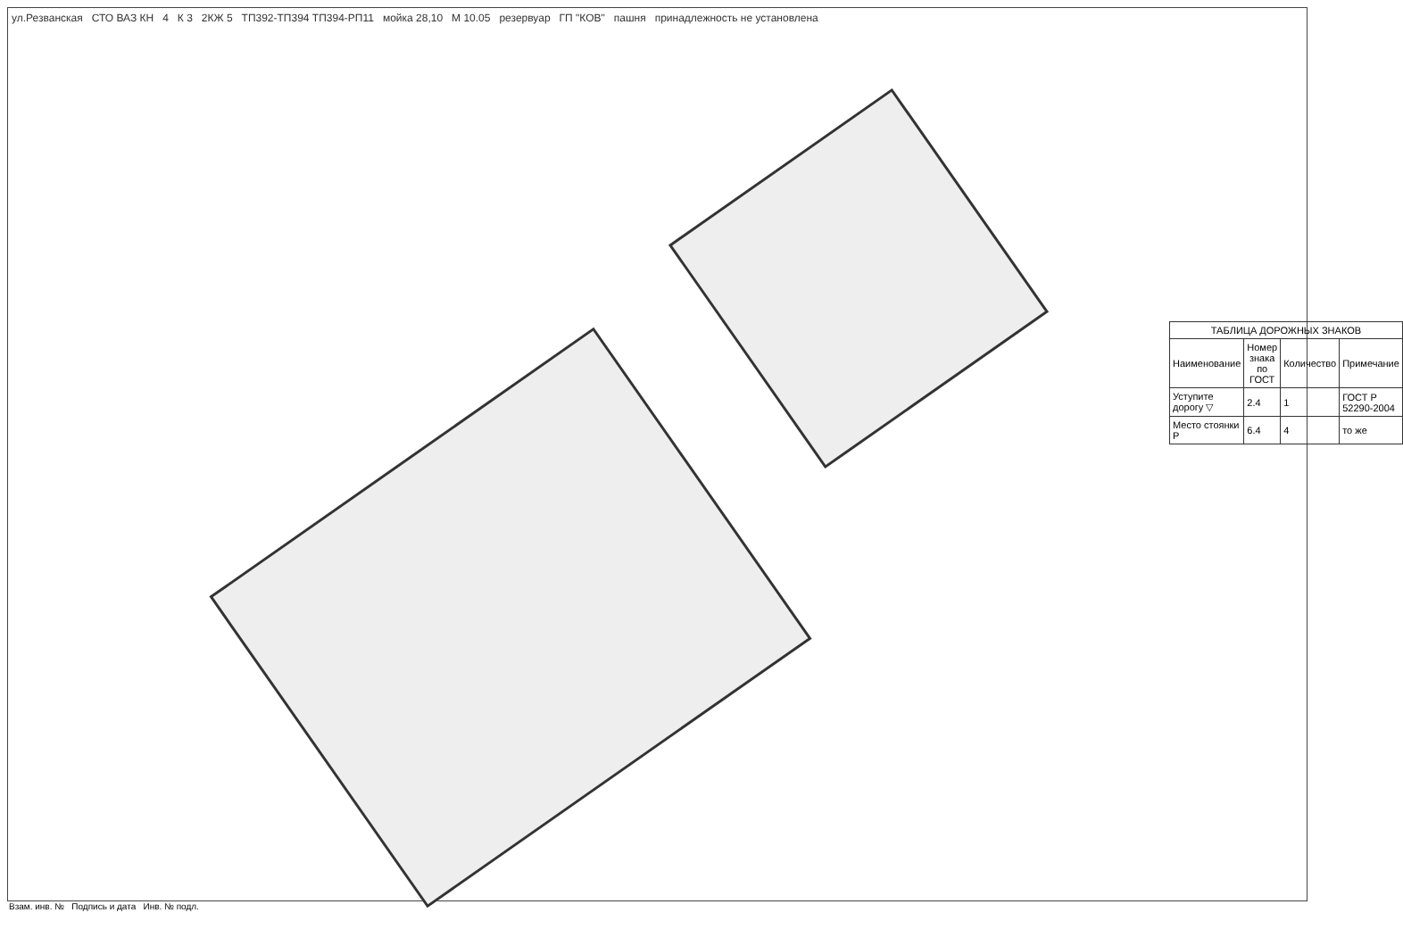ул.Резванская СТО ВАЗ КН 4 К 3 2КЖ 5 ТП392-ТП394 ТП394-РП11 мойка 28,10 М 10.05 резервуар ГП "КОВ" пашня принадлежность не установлена
| ТАБЛИЦА ДОРОЖНЫХ ЗНАКОВ | | | |
| --- | --- | --- | --- |
| Наименование | Номер знака по ГОСТ | Количество | Примечание |
| Уступите дорогу ▽ | 2.4 | 1 | ГОСТ Р 52290-2004 |
| Место стоянки P | 6.4 | 4 | то же |
Взам. инв. № Подпись и дата Инв. № подл.